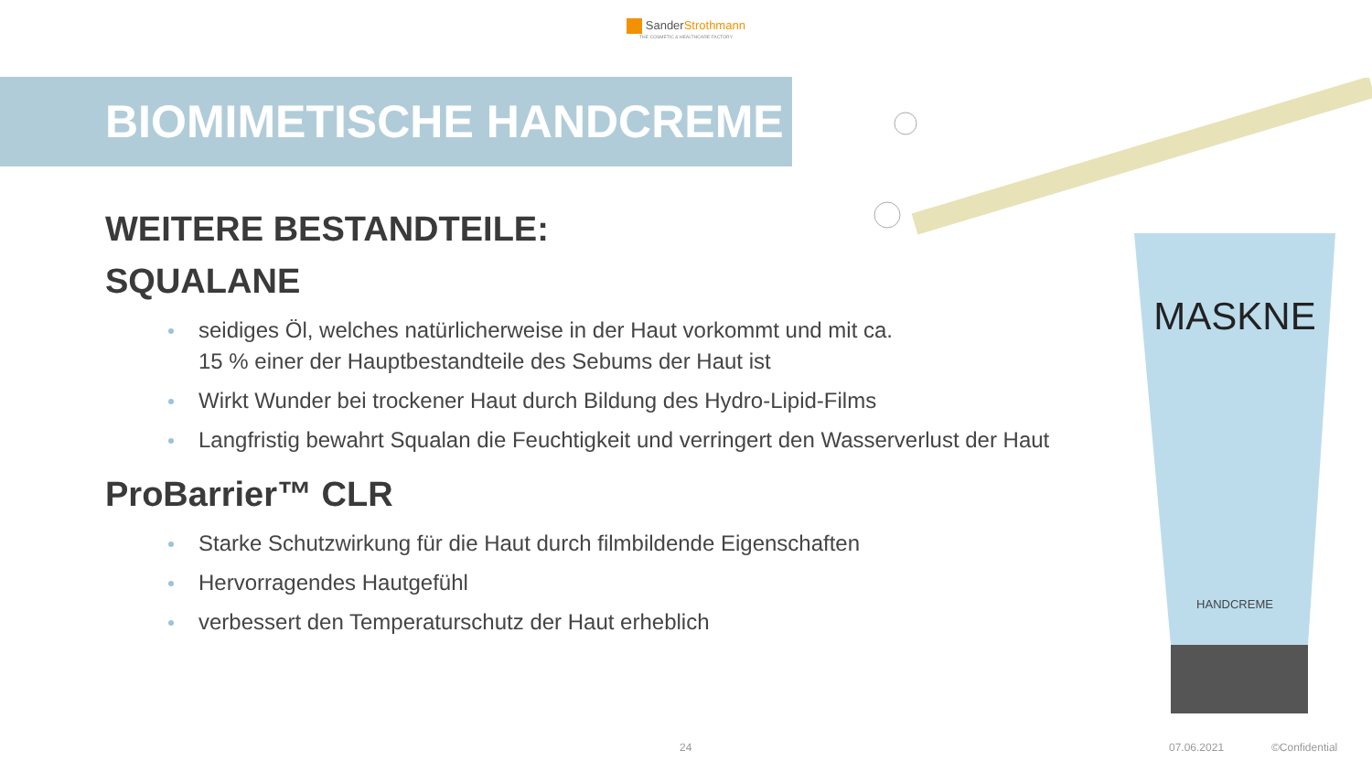Sander Strothmann
THE COSMETIC & HEALTHCARE FACTORY
BIOMIMETISCHE HANDCREME
WEITERE BESTANDTEILE:
SQUALANE
seidiges Öl, welches natürlicherweise in der Haut vorkommt und mit ca. 15 % einer der Hauptbestandteile des Sebums der Haut ist
Wirkt Wunder bei trockener Haut durch Bildung des Hydro-Lipid-Films
Langfristig bewahrt Squalan die Feuchtigkeit und verringert den Wasserverlust der Haut
ProBarrier™ CLR
Starke Schutzwirkung für die Haut durch filmbildende Eigenschaften
Hervorragendes Hautgefühl
verbessert den Temperaturschutz der Haut erheblich
MASKNE
HANDCREME
24 07.06.2021 ©Confidential